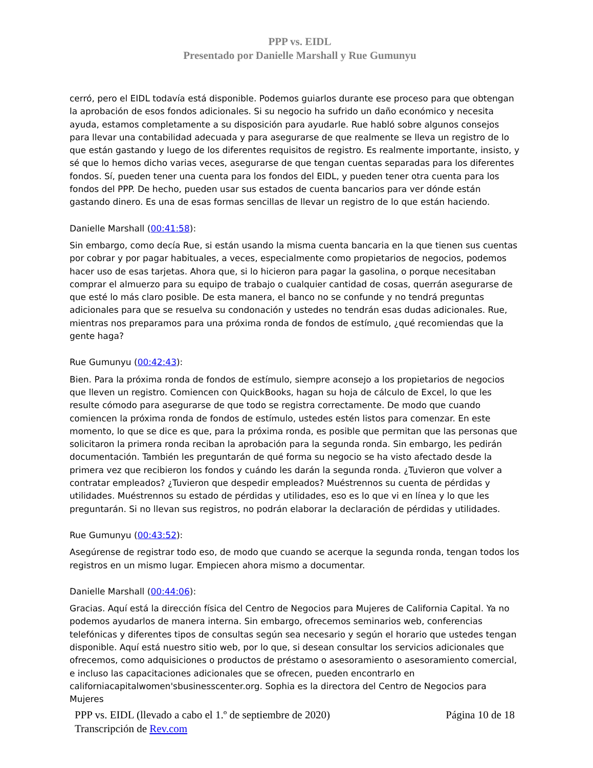PPP vs. EIDL
Presentado por Danielle Marshall y Rue Gumunyu
cerró, pero el EIDL todavía está disponible. Podemos guiarlos durante ese proceso para que obtengan la aprobación de esos fondos adicionales. Si su negocio ha sufrido un daño económico y necesita ayuda, estamos completamente a su disposición para ayudarle. Rue habló sobre algunos consejos para llevar una contabilidad adecuada y para asegurarse de que realmente se lleva un registro de lo que están gastando y luego de los diferentes requisitos de registro. Es realmente importante, insisto, y sé que lo hemos dicho varias veces, asegurarse de que tengan cuentas separadas para los diferentes fondos. Sí, pueden tener una cuenta para los fondos del EIDL, y pueden tener otra cuenta para los fondos del PPP. De hecho, pueden usar sus estados de cuenta bancarios para ver dónde están gastando dinero. Es una de esas formas sencillas de llevar un registro de lo que están haciendo.
Danielle Marshall (00:41:58):
Sin embargo, como decía Rue, si están usando la misma cuenta bancaria en la que tienen sus cuentas por cobrar y por pagar habituales, a veces, especialmente como propietarios de negocios, podemos hacer uso de esas tarjetas. Ahora que, si lo hicieron para pagar la gasolina, o porque necesitaban comprar el almuerzo para su equipo de trabajo o cualquier cantidad de cosas, querrán asegurarse de que esté lo más claro posible. De esta manera, el banco no se confunde y no tendrá preguntas adicionales para que se resuelva su condonación y ustedes no tendrán esas dudas adicionales. Rue, mientras nos preparamos para una próxima ronda de fondos de estímulo, ¿qué recomiendas que la gente haga?
Rue Gumunyu (00:42:43):
Bien. Para la próxima ronda de fondos de estímulo, siempre aconsejo a los propietarios de negocios que lleven un registro. Comiencen con QuickBooks, hagan su hoja de cálculo de Excel, lo que les resulte cómodo para asegurarse de que todo se registra correctamente. De modo que cuando comiencen la próxima ronda de fondos de estímulo, ustedes estén listos para comenzar. En este momento, lo que se dice es que, para la próxima ronda, es posible que permitan que las personas que solicitaron la primera ronda reciban la aprobación para la segunda ronda. Sin embargo, les pedirán documentación. También les preguntarán de qué forma su negocio se ha visto afectado desde la primera vez que recibieron los fondos y cuándo les darán la segunda ronda. ¿Tuvieron que volver a contratar empleados? ¿Tuvieron que despedir empleados? Muéstrennos su cuenta de pérdidas y utilidades. Muéstrennos su estado de pérdidas y utilidades, eso es lo que vi en línea y lo que les preguntarán. Si no llevan sus registros, no podrán elaborar la declaración de pérdidas y utilidades.
Rue Gumunyu (00:43:52):
Asegúrense de registrar todo eso, de modo que cuando se acerque la segunda ronda, tengan todos los registros en un mismo lugar. Empiecen ahora mismo a documentar.
Danielle Marshall (00:44:06):
Gracias. Aquí está la dirección física del Centro de Negocios para Mujeres de California Capital. Ya no podemos ayudarlos de manera interna. Sin embargo, ofrecemos seminarios web, conferencias telefónicas y diferentes tipos de consultas según sea necesario y según el horario que ustedes tengan disponible. Aquí está nuestro sitio web, por lo que, si desean consultar los servicios adicionales que ofrecemos, como adquisiciones o productos de préstamo o asesoramiento o asesoramiento comercial, e incluso las capacitaciones adicionales que se ofrecen, pueden encontrarlo en californiacapitalwomen'sbusinesscenter.org. Sophia es la directora del Centro de Negocios para Mujeres
PPP vs. EIDL (llevado a cabo el 1.º de septiembre de 2020) Página 10 de 18
Transcripción de Rev.com